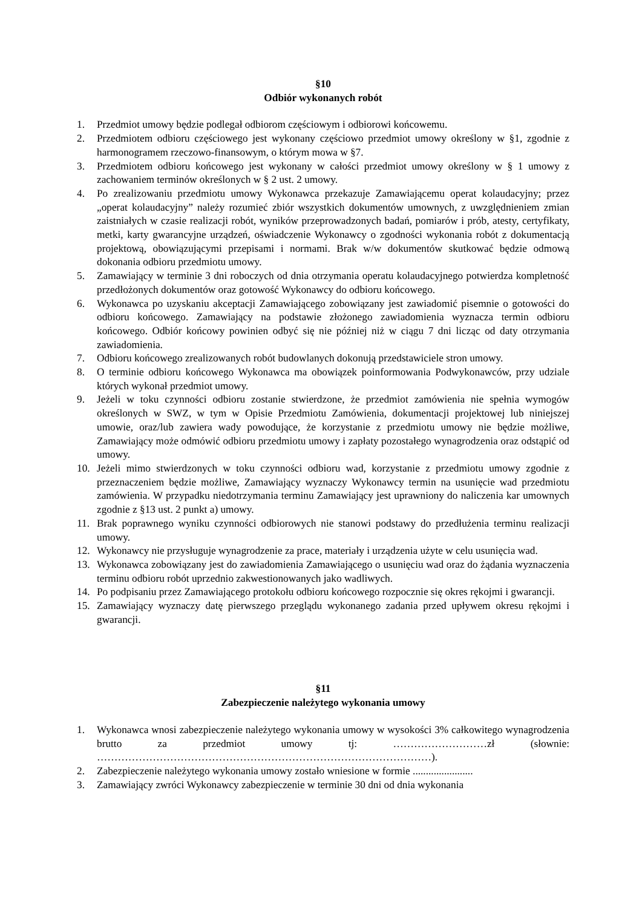§10
Odbiór wykonanych robót
1. Przedmiot umowy będzie podlegał odbiorom częściowym i odbiorowi końcowemu.
2. Przedmiotem odbioru częściowego jest wykonany częściowo przedmiot umowy określony w §1, zgodnie z harmonogramem rzeczowo-finansowym, o którym mowa w §7.
3. Przedmiotem odbioru końcowego jest wykonany w całości przedmiot umowy określony w § 1 umowy z zachowaniem terminów określonych w § 2 ust. 2 umowy.
4. Po zrealizowaniu przedmiotu umowy Wykonawca przekazuje Zamawiającemu operat kolaudacyjny; przez „operat kolaudacyjny” należy rozumieć zbiór wszystkich dokumentów umownych, z uwzględnieniem zmian zaistniałych w czasie realizacji robót, wyników przeprowadzonych badań, pomiarów i prób, atesty, certyfikaty, metki, karty gwarancyjne urządzeń, oświadczenie Wykonawcy o zgodności wykonania robót z dokumentacją projektową, obowiązującymi przepisami i normami. Brak w/w dokumentów skutkować będzie odmową dokonania odbioru przedmiotu umowy.
5. Zamawiający w terminie 3 dni roboczych od dnia otrzymania operatu kolaudacyjnego potwierdza kompletność przedłożonych dokumentów oraz gotowość Wykonawcy do odbioru końcowego.
6. Wykonawca po uzyskaniu akceptacji Zamawiającego zobowiązany jest zawiadomić pisemnie o gotowości do odbioru końcowego. Zamawiający na podstawie złożonego zawiadomienia wyznacza termin odbioru końcowego. Odbiór końcowy powinien odbyć się nie później niż w ciągu 7 dni licząc od daty otrzymania zawiadomienia.
7. Odbioru końcowego zrealizowanych robót budowlanych dokonują przedstawiciele stron umowy.
8. O terminie odbioru końcowego Wykonawca ma obowiązek poinformowania Podwykonawców, przy udziale których wykonał przedmiot umowy.
9. Jeżeli w toku czynności odbioru zostanie stwierdzone, że przedmiot zamówienia nie spełnia wymogów określonych w SWZ, w tym w Opisie Przedmiotu Zamówienia, dokumentacji projektowej lub niniejszej umowie, oraz/lub zawiera wady powodujące, że korzystanie z przedmiotu umowy nie będzie możliwe, Zamawiający może odmówić odbioru przedmiotu umowy i zapłaty pozostałego wynagrodzenia oraz odstąpić od umowy.
10. Jeżeli mimo stwierdzonych w toku czynności odbioru wad, korzystanie z przedmiotu umowy zgodnie z przeznaczeniem będzie możliwe, Zamawiający wyznaczy Wykonawcy termin na usunięcie wad przedmiotu zamówienia. W przypadku niedotrzymania terminu Zamawiający jest uprawniony do naliczenia kar umownych zgodnie z §13 ust. 2 punkt a) umowy.
11. Brak poprawnego wyniku czynności odbiorowych nie stanowi podstawy do przedłużenia terminu realizacji umowy.
12. Wykonawcy nie przysługuje wynagrodzenie za prace, materiały i urządzenia użyte w celu usunięcia wad.
13. Wykonawca zobowiązany jest do zawiadomienia Zamawiającego o usunięciu wad oraz do żądania wyznaczenia terminu odbioru robót uprzednio zakwestionowanych jako wadliwych.
14. Po podpisaniu przez Zamawiającego protokołu odbioru końcowego rozpocznie się okres rękojmi i gwarancji.
15. Zamawiający wyznaczy datę pierwszego przeglądu wykonanego zadania przed upływem okresu rękojmi i gwarancji.
§11
Zabezpieczenie należytego wykonania umowy
1. Wykonawca wnosi zabezpieczenie należytego wykonania umowy w wysokości 3% całkowitego wynagrodzenia brutto za przedmiot umowy tj: ………………………zł (słownie: ……………………………………………………………………………………).
2. Zabezpieczenie należytego wykonania umowy zostało wniesione w formie .......................
3. Zamawiający zwróci Wykonawcy zabezpieczenie w terminie 30 dni od dnia wykonania